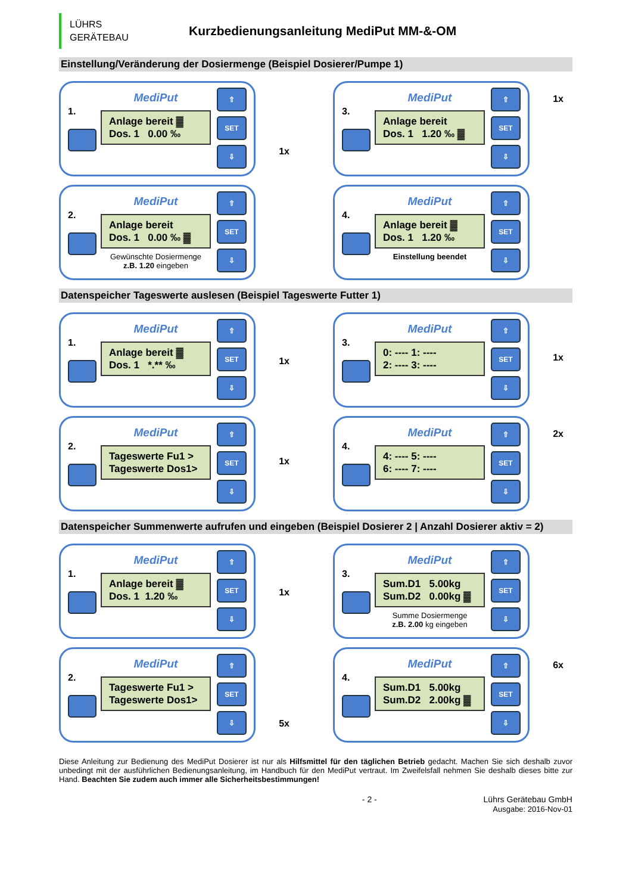LÜHRS
GERÄTEBAU
Kurzbedienungsanleitung MediPut MM-&-OM
Einstellung/Veränderung der Dosiermenge (Beispiel Dosierer/Pumpe 1)
1.
MediPut
Anlage bereit ▓
Dos. 1 0.00 ‰
⇧
SET
⇩
1x
3.
MediPut
Anlage bereit
Dos. 1 1.20 ‰ ▓
⇧
SET
⇩
1x
2.
MediPut
Anlage bereit
Dos. 1 0.00 ‰ ▓
Gewünschte Dosiermenge
z.B. 1.20 eingeben
⇧
SET
⇩
4.
MediPut
Anlage bereit ▓
Dos. 1 1.20 ‰
Einstellung beendet
⇧
SET
⇩
Datenspeicher Tageswerte auslesen (Beispiel Tageswerte Futter 1)
1.
MediPut
Anlage bereit ▓
Dos. 1 *.** ‰
⇧
SET
⇩
1x
3.
MediPut
0: ---- 1: ----
2: ---- 3: ----
⇧
SET
⇩
1x
2.
MediPut
Tageswerte Fu1 >
Tageswerte Dos1>
⇧
SET
⇩
1x
4.
MediPut
4: ---- 5: ----
6: ---- 7: ----
⇧
SET
⇩
2x
Datenspeicher Summenwerte aufrufen und eingeben (Beispiel Dosierer 2 | Anzahl Dosierer aktiv = 2)
1.
MediPut
Anlage bereit ▓
Dos. 1 1.20 ‰
⇧
SET
⇩
1x
3.
MediPut
Sum.D1 5.00kg
Sum.D2 0.00kg ▓
Summe Dosiermenge
z.B. 2.00 kg eingeben
⇧
SET
⇩
2.
MediPut
Tageswerte Fu1 >
Tageswerte Dos1>
⇧
SET
⇩
5x
4.
MediPut
Sum.D1 5.00kg
Sum.D2 2.00kg ▓
⇧
SET
⇩
6x
Diese Anleitung zur Bedienung des MediPut Dosierer ist nur als Hilfsmittel für den täglichen Betrieb gedacht. Machen Sie sich deshalb zuvor unbedingt mit der ausführlichen Bedienungsanleitung, im Handbuch für den MediPut vertraut. Im Zweifelsfall nehmen Sie deshalb dieses bitte zur Hand. Beachten Sie zudem auch immer alle Sicherheitsbestimmungen!
- 2 - Lührs Gerätebau GmbH
Ausgabe: 2016-Nov-01